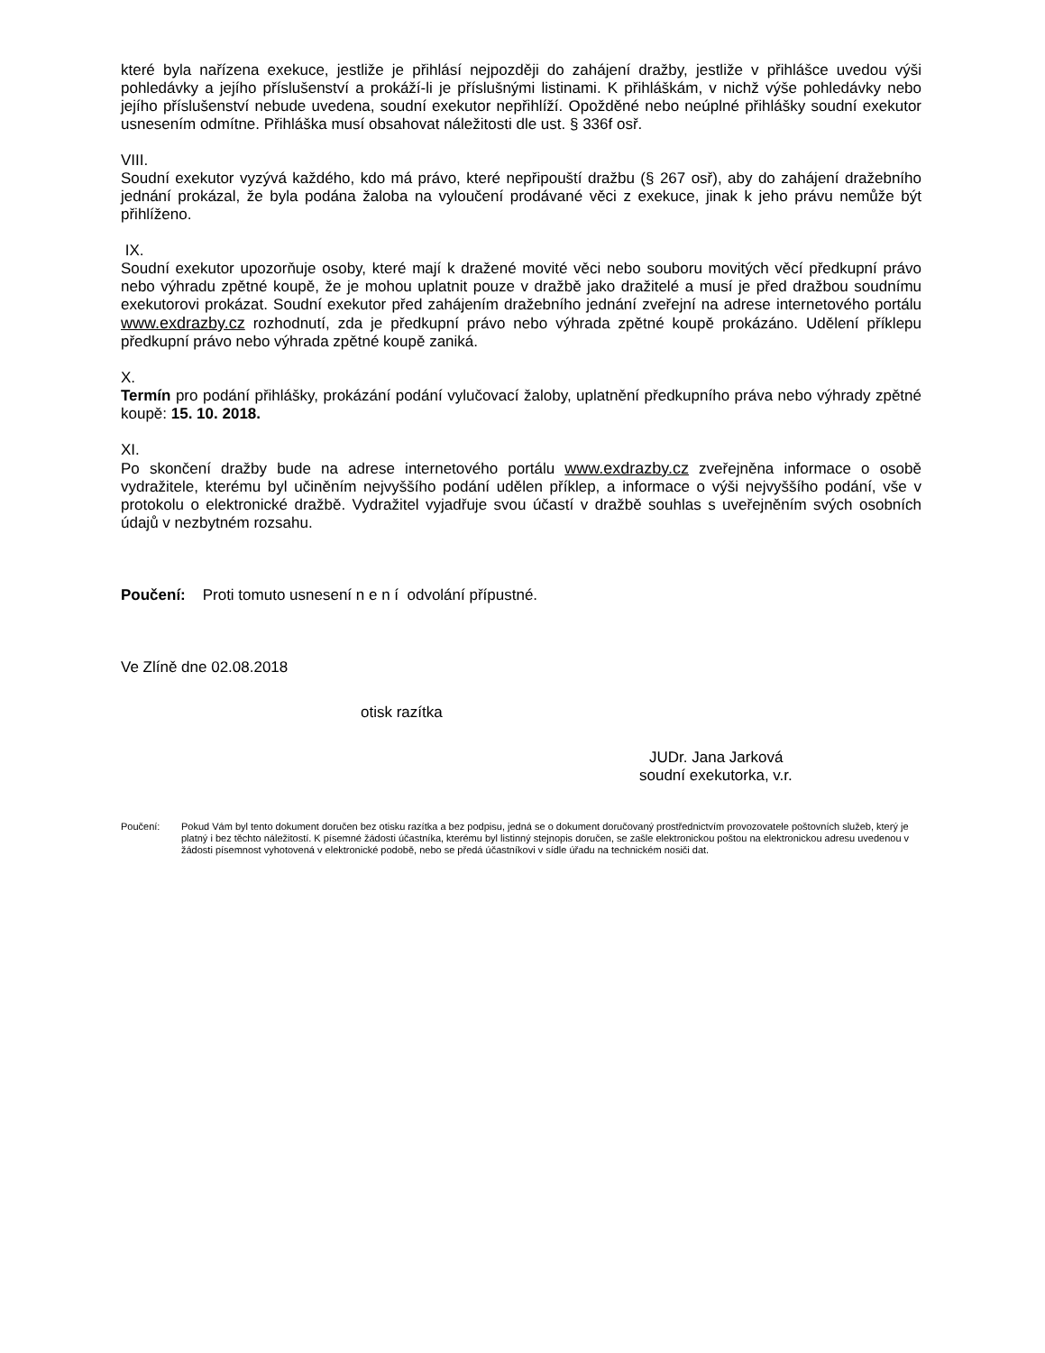které byla nařízena exekuce, jestliže je přihlásí nejpozději do zahájení dražby, jestliže v přihlášce uvedou výši pohledávky a jejího příslušenství a prokáží-li je příslušnými listinami. K přihláškám, v nichž výše pohledávky nebo jejího příslušenství nebude uvedena, soudní exekutor nepřihlíží. Opožděné nebo neúplné přihlášky soudní exekutor usnesením odmítne. Přihláška musí obsahovat náležitosti dle ust. § 336f osř.
VIII.
Soudní exekutor vyzývá každého, kdo má právo, které nepřipouští dražbu (§ 267 osř), aby do zahájení dražebního jednání prokázal, že byla podána žaloba na vyloučení prodávané věci z exekuce, jinak k jeho právu nemůže být přihlíženo.
IX.
Soudní exekutor upozorňuje osoby, které mají k dražené movité věci nebo souboru movitých věcí předkupní právo nebo výhradu zpětné koupě, že je mohou uplatnit pouze v dražbě jako dražitelé a musí je před dražbou soudnímu exekutorovi prokázat. Soudní exekutor před zahájením dražebního jednání zveřejní na adrese internetového portálu www.exdrazby.cz rozhodnutí, zda je předkupní právo nebo výhrada zpětné koupě prokázáno. Udělení příklepu předkupní právo nebo výhrada zpětné koupě zaniká.
X.
Termín pro podání přihlášky, prokázání podání vylučovací žaloby, uplatnění předkupního práva nebo výhrady zpětné koupě: 15. 10. 2018.
XI.
Po skončení dražby bude na adrese internetového portálu www.exdrazby.cz zveřejněna informace o osobě vydražitele, kterému byl učiněním nejvyššího podání udělen příklep, a informace o výši nejvyššího podání, vše v protokolu o elektronické dražbě. Vydražitel vyjadřuje svou účastí v dražbě souhlas s uveřejněním svých osobních údajů v nezbytném rozsahu.
Poučení: Proti tomuto usnesení n e n í odvolání přípustné.
Ve Zlíně dne 02.08.2018
otisk razítka
JUDr. Jana Jarková
soudní exekutorka, v.r.
Poučení: Pokud Vám byl tento dokument doručen bez otisku razítka a bez podpisu, jedná se o dokument doručovaný prostřednictvím provozovatele poštovních služeb, který je platný i bez těchto náležitostí. K písemné žádosti účastníka, kterému byl listinný stejnopis doručen, se zašle elektronickou poštou na elektronickou adresu uvedenou v žádosti písemnost vyhotovená v elektronické podobě, nebo se předá účastníkovi v sídle úřadu na technickém nosiči dat.